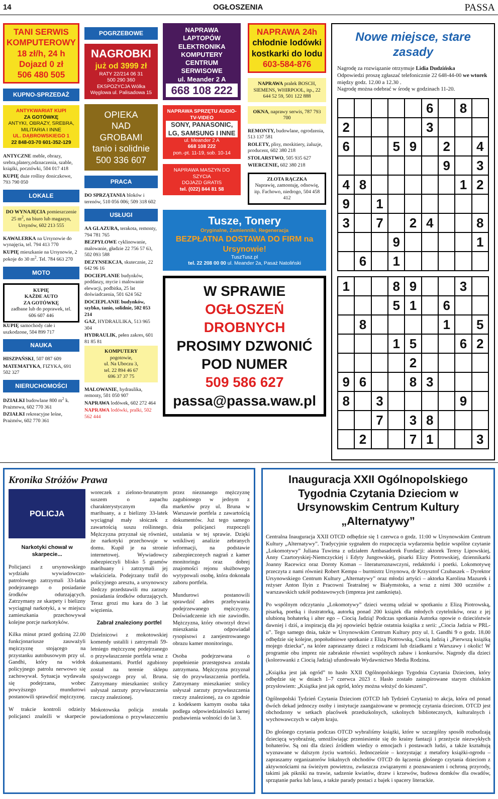14 OGŁOSZENIA PASSA
TANI SERWIS
KOMPUTEROWY
18 zł/h, 24 h
Dojazd 0 zł
506 480 505
KUPNO-SPRZEDAŻ
ANTYKWARIAT KUPI
ZA GOTÓWKĘ
ANTYKI, OBRAZY, SREBRA, MILITARIA I INNE
UL. DĄBROWSKIEGO 1
22 848-03-70 601-352-129
ANTYCZNE meble, obrazy, srebra,platery,odznaczenia, szable, książki, pocztówki, 504 017 418
KUPIĘ duże rośliny doniczkowe, 793 790 050
LOKALE
DO WYNAJĘCIA pomieszczenie 25 m<sup>2</sup>, na biuro lub magazyn, Ursynów, 602 213 555
KAWALERKA na Ursynowie do wynajęcia, tel. 794 413 770
KUPIĘ mieszkanie na Ursynowie, 2 pokoje do 30 m<sup>2</sup>. Tel. 784 663 270
MOTO
KUPIĘ
KAŻDE AUTO
ZA GOTÓWKĘ
zadbane lub do poprawek, tel. 606 607 446
KUPIĘ samochody całe i uszkodzone, 504 899 717
NAUKA
HISZPAŃSKI, 507 087 609
MATEMATYKA, FIZYKA, 691 502 327
NIERUCHOMOŚCI
DZIAŁKI budowlane 800 m<sup>2</sup> k. Prażmowa, 602 770 361
DZIAŁKI rekreacyjne leśne, Prażmów, 602 770 361
POGRZEBOWE
NAGROBKI
już od 3999 zł
RATY 22/214 06 31
500 290 360
EKSPOZYCJA Wólka Węglowa ul. Palisadowa 15
OPIEKA
NAD GROBAMI
tanio i solidnie
500 336 607
PRACA
DO SPRZĄTANIA bloków i terenów, 510 056 006; 509 318 602
USŁUGI
AA GLAZURA, terakota, remonty, 794 781 765
BEZPYŁOWE cyklinowanie, malowanie, gładzie 22 756 57 63, 502 093 588
DEZYNSEKCJA, skutecznie, 22 642 96 16
DOCIEPLANIE budynków, poddaszy, mycie i malowanie elewacji, podbitka, 25 lat doświadczenia, 501 624 562
DOCIEPLANIE budynków, szybko, tanio, solidnie, 502 053 214
GAZ, HYDRAULIKA, 513 965 304
HYDRAULIK, pełen zakres, 601 81 85 81
KOMPUTERY
pogotowie,
ul. Na Uboczu 3,
tel. 22 894 46 67
696 37 37 75
MALOWANIE, hydraulika, remonty, 501 050 907
NAPRAWA lodówek, 602 272 464
NAPRAWA lodówki, pralki, 502 562 444
NAPRAWA LAPTOPÓW
ELEKTRONIKA KOMPUTERY
CENTRUM SERWISOWE
ul. Meander 2 A
668 108 222
NAPRAWA SPRZĘTU AUDIO-TV-VIDEO
SONY, PANASONIC, LG, SAMSUNG I INNE
ul. Meander 2 A
668 108 222
pon.-pt. 11-19, sob. 10-14
NAPRAWA MASZYN DO SZYCIA
DOJAZD GRATIS
tel. (022) 844 81 58
NAPRAWA 24h
chłodnie lodówki kostkarki do lodu
603-584-876
NAPRAWA pralek BOSCH, SIEMENS, WHIRPOOL, itp., 22 644 52 59, 501 122 888
OKNA, naprawy serwis, 787 793 700
REMONTY, budowlane, ogrodzenia, 513 137 581
ROLETY, plisy, moskitiery, żaluzje, producent, 602 380 218
STOLARSTWO, 505 935 627
WIERCENIE, 602 380 218
ZŁOTA RĄCZKA
Naprawię, zamontuję, odnowię, itp. Fachowo, niedrogo, 504 458 412
Tusze, Tonery
Oryginalne, Zamienniki, Regeneracja
BEZPŁATNA DOSTAWA DO FIRM na Ursynowie!
TuszTusz.pl
tel. 22 208 00 00 ul. Meander 2a, Pasaż Natoliński
W SPRAWIE
OGŁOSZEŃ DROBNYCH
PROSIMY DZWONIĆ
POD NUMER
509 586 627
passa@passa.waw.pl
Nowe miejsce, stare zasady
Nagrodę za rozwiązanie otrzymuje Lidia Dudzińska
Odpowiedzi proszę zgłaszać telefonicznie 22 648-44-00 we wtorek między godz. 12.00 a 12.30 .
Nagrodę można odebrać w środę w godzinach 11-20.
| | | | | | 6 | | 8 | |
| 2 | | | | | 3 | | | |
| 6 | | | 5 | 9 | | 2 | | 4 |
| | | | | | | 9 | | 3 |
| 4 | 8 | | | | | | 1 | 2 |
| 9 | | 1 | | | | | | |
| 3 | | 7 | | 2 | 4 | | | 8 |
| | | | 9 | | | | | 1 |
| | 6 | | 1 | | | | | |
| 1 | | | 8 | 9 | | | 3 | |
| | | | 5 | 1 | | 6 | | |
| | 8 | | | | | 1 | | 5 |
| | | | 1 | 5 | | | 6 | 2 |
| | | | | 2 | | | | |
| 9 | 6 | | | 8 | 3 | | | |
| 8 | | 3 | | | | | 9 | |
| | | 7 | | 3 | 8 | | | |
| | 2 | | | 7 | 1 | | | 3 |
Kronika Stróżów Prawa
POLICJA
Narkotyki chował w skarpecie...
Policjanci z ursynowskiego wydziału wywiadowczo-patrolowego zatrzymali 33-latka podejrzanego o posiadanie środków odurzających. Zatrzymany ze skarpety i bielizny wyciągnął narkotyki, a w miejscu zamieszkania przechowywał kolejne porcje narkotyków.
Kilka minut przed godziną 22.00 funkcjonariusze zauważyli mężczyznę stojącego na przystanku autobusowym przy ul. Gandhi, który na widok policyjnego patrolu nerwowo się zachowywał. Sytuacja wydawała się podejrzana, wobec powyższego mundurowi postanowili sprawdzić mężczyznę.
W trakcie kontroli odzieży policjanci znaleźli w skarpecie woreczek z zielono-brunatnym suszem o zapachu charakterystycznym dla marihuany, a z bielizny 33-latek wyciągnął mały słoiczek z zawartością suszu roślinnego. Mężczyzna przyznał się również, że narkotyki przechowuje w domu. Kupił je na stronie internetowej. Wywiadowcy zabezpieczyli blisko 5 gramów marihuany i zatrzymali jej właściciela. Podejrzany trafił do policyjnego aresztu, a ursynowscy śledczy przedstawili mu zarzuty posiadania środków odurzających. Teraz grozi mu kara do 3 lat więzienia.
Zabrał znaleziony portfel
Dzielnicowi z mokotowskiej komendy ustalili i zatrzymali 59-letniego mężczyznę podejrzanego o przywłaszczenie portfela wraz z dokumentami. Portfel zgubiony został na terenie sklepu spożywczego przy ul. Bruna. Zatrzymany mieszkaniec stolicy usłyszał zarzuty przywłaszczenia rzeczy znalezionej.
Mokotowska policja została powiadomiona o przywłaszczeniu przez nieznanego mężczyznę zagubionego w jednym z marketów przy ul. Bruna w Warszawie portfela z zawartością dokumentów. Już tego samego dnia policjanci rozpoczęli ustalania w tej sprawie. Dzięki wnikliwej analizie zebranych informacji, na podstawie zabezpieczonych nagrań z kamer monitoringu oraz dobrej znajomości rejonu służbowego wytypowali osobę, która dokonała zaboru portfela.
Mundurowi postanowili sprawdzić adres przebywania podejrzewanego mężczyzny. Doświadczenie ich nie zawiodło. Mężczyzna, który otworzył drzwi mieszkania odpowiadał rysopisowi z zarejestrowanego obrazu kamer monitoringu.
Osoba podejrzewana o popełnienie przestępstwa została zatrzymana. Mężczyzna przyznał się do przywłaszczenia portfela. Zatrzymany mieszkaniec stolicy usłyszał zarzuty przywłaszczenia rzeczy znalezionej, za co zgodnie z kodeksem karnym osoba taka podlega odpowiedzialności karnej pozbawienia wolności do lat 3.
Inauguracja XXII Ogólnopolskiego Tygodnia Czytania Dzieciom w Ursynowskim Centrum Kultury „Alternatywy”
Centralna Inauguracja XXII OTCD odbędzie się 1 czerwca o godz. 11:00 w Ursynowskim Centrum Kultury „Alternatywy”. Tradycyjnie sygnałem do rozpoczęcia wydarzenia będzie wspólne czytanie „Lokomotywy” Juliana Tuwima z udziałem Ambasadorek Fundacji: aktorek Teresy Lipowskiej, Anny Czartoryskiej-Niemczyckiej i Edyty Jungowskiej, pisarki Elizy Piotrowskiej, dziennikarki Joanny Racewicz oraz Doroty Koman – literaturoznawczyni, redaktorki i poetki. Lokomotywę przeczyta z nami również Robert Kempa – burmistrz Ursynowa, dr Krzysztof Czubaszek – Dyrektor Ursynowskiego Centrum Kultury „Alternatywy” oraz młodzi artyści – aktorka Karolina Mazurek i reżyser Anton Ilyin z Pracowni Teatralnej w Białymstoku, a wraz z nimi 300 uczniów z warszawskich szkół podstawowych (impreza jest zamknięta).
Po wspólnym odczytaniu „Lokomotywy” dzieci wezmą udział w spotkaniu z Elizą Piotrowską, pisarką, poetką i ilustratorką, autorką ponad 200 książek dla młodych czytelników, oraz z jej ulubioną bohaterką i alter ego – Ciocią Jadzią! Podczas spotkania Autorka opowie o dzieciństwie dawniej i dziś, a inspiracją dla jej opowieści będzie ostatnia książka z serii: „Ciocia Jadzia w PRL-u”. Tego samego dnia, także w Ursynowskim Centrum Kultury przy ul. I. Gandhi 9 o godz. 18.00 odbędzie się kolejne, popołudniowe spotkanie z Elizą Piotrowską, Ciocią Jadzią i „Pierwszą książką mojego dziecka”, na które zapraszamy dzieci z rodzicami lub dziadkami z Warszawy i okolic! W programie obu imprez nie zabraknie również wspólnych zabaw i konkursów. Nagrody dla dzieci (kolorowanki z Ciocią Jadzią) ufundowało Wydawnictwo Media Rodzina.
„Książka jest jak ogród” to hasło XXII Ogólnopolskiego Tygodnia Czytania Dzieciom, który odbędzie się w dniach 1–7 czerwca 2023 r. Hasło zostało zainspirowane starym chińskim przysłowiem: „Książka jest jak ogród, który można włożyć do kieszeni”.
Ogólnopolski Tydzień Czytania Dzieciom (OTCD lub Tydzień Czytania) to akcja, która od ponad dwóch dekad jednoczy osoby i instytucje zaangażowane w promocję czytania dzieciom. OTCD jest obchodzony w setkach placówek przedszkolnych, szkolnych bibliotecznych, kulturalnych i wychowawczych w całym kraju.
Do głośnego czytania podczas OTCD wybraliśmy książki, które w szczególny sposób rozbudzają dziecięcą wyobraźnię, umożliwiając przeniesienie się do krainy fantazji i przeżycie niezwykłych bohaterów. Są oni dla dzieci źródłem wiedzy o emocjach i postawach ludzi, a także kształtują wyznawane w dalszym życiu wartości. Jednocześnie – korzystając z metafory książki-ogrodu – zapraszamy organizatorów lokalnych obchodów OTCD do łączenia głośnego czytania dzieciom z aktywnościami na świeżym powietrzu, zwłaszcza związanymi z poznawaniem i ochroną przyrody, takimi jak pikniki na trawie, sadzenie kwiatów, drzew i krzewów, budowa domków dla owadów, sprzątanie parku lub lasu, a także parady postaci z bajek i spacery literackie.